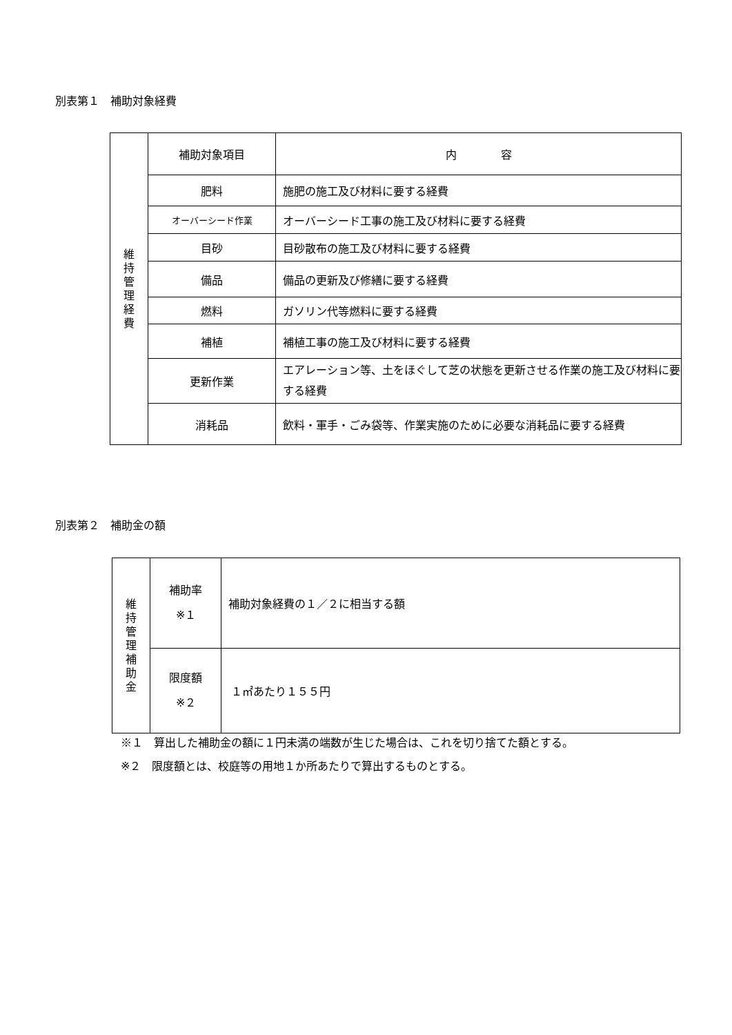別表第１　補助対象経費
| 維 持 管 理 経 費 | 補助対象項目 | 内 容 |
| | 肥料 | 施肥の施工及び材料に要する経費 |
| | オーバーシード作業 | オーバーシード工事の施工及び材料に要する経費 |
| | 目砂 | 目砂散布の施工及び材料に要する経費 |
| | 備品 | 備品の更新及び修繕に要する経費 |
| | 燃料 | ガソリン代等燃料に要する経費 |
| | 補植 | 補植工事の施工及び材料に要する経費 |
| | 更新作業 | エアレーション等、土をほぐして芝の状態を更新させる作業の施工及び材料に要する経費 |
| | 消耗品 | 飲料・軍手・ごみ袋等、作業実施のために必要な消耗品に要する経費 |
別表第２　補助金の額
| 維 持 管 理 補 助 金 | 補助率 ※１ | 補助対象経費の１／２に相当する額 |
| | 限度額 ※２ | １㎡あたり１５５円 |
※１　算出した補助金の額に１円未満の端数が生じた場合は、これを切り捨てた額とする。
※２　限度額とは、校庭等の用地１か所あたりで算出するものとする。